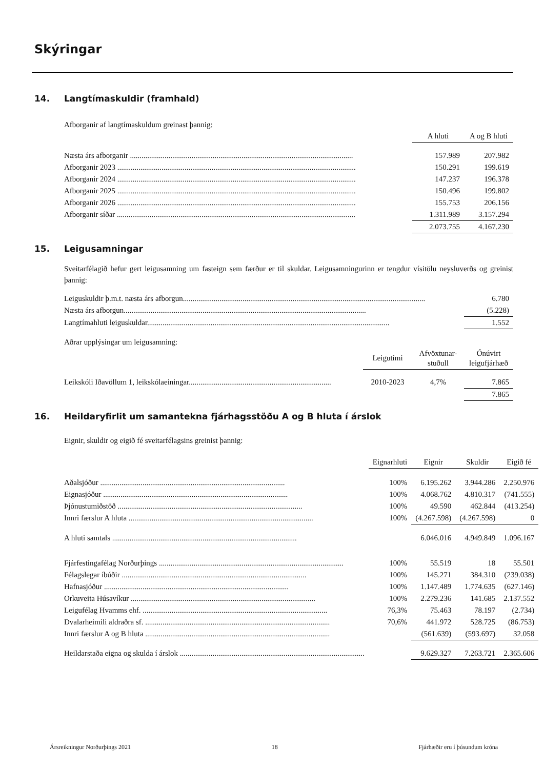Skýringar
14. Langtímaskuldir (framhald)
Afborganir af langtímaskuldum greinast þannig:
| | A hluti | A og B hluti |
| --- | --- | --- |
| Næsta árs afborganir .................................................................................................................... | 157.989 | 207.982 |
| Afborganir 2023 ............................................................................................................................ | 150.291 | 199.619 |
| Afborganir 2024 ............................................................................................................................ | 147.237 | 196.378 |
| Afborganir 2025 ............................................................................................................................ | 150.496 | 199.802 |
| Afborganir 2026 ............................................................................................................................ | 155.753 | 206.156 |
| Afborganir síðar ............................................................................................................................ | 1.311.989 | 3.157.294 |
| | 2.073.755 | 4.167.230 |
15. Leigusamningar
Sveitarfélagið hefur gert leigusamning um fasteign sem færður er til skuldar. Leigusamningurinn er tengdur vísitölu neysluverðs og greinist þannig:
| Leiguskuldir þ.m.t. næsta árs afborgun.............................................................................................................................. | 6.780 |
| Næsta árs afborgun.............................................................................................................................. | (5.228) |
| Langtímahluti leiguskuldar.............................................................................................................................. | 1.552 |
Aðrar upplýsingar um leigusamning:
| | Leigutími | Afvöxtunar- stuðull | Ónúvirt leigufjárhæð |
| --- | --- | --- | --- |
| Leikskóli Iðavöllum 1, leikskólaeiningar.......................................................................... | 2010-2023 | 4,7% | 7.865 |
| | | | 7.865 |
16. Heildaryfirlit um samantekna fjárhagsstöðu A og B hluta í árslok
Eignir, skuldir og eigið fé sveitarfélagsins greinist þannig:
| | Eignarhluti | Eignir | Skuldir | Eigið fé |
| --- | --- | --- | --- | --- |
| Aðalsjóður ................................................................................................ | 100% | 6.195.262 | 3.944.286 | 2.250.976 |
| Eignasjóður ................................................................................................ | 100% | 4.068.762 | 4.810.317 | (741.555) |
| Þjónustumiðstöð ................................................................................................ | 100% | 49.590 | 462.844 | (413.254) |
| Innri færslur A hluta ................................................................................................ | 100% | (4.267.598) | (4.267.598) | 0 |
| A hluti samtals ................................................................................................ | | 6.046.016 | 4.949.849 | 1.096.167 |
| Fjárfestingafélag Norðurþings ................................................................................................ | 100% | 55.519 | 18 | 55.501 |
| Félagslegar íbúðir ................................................................................................ | 100% | 145.271 | 384.310 | (239.038) |
| Hafnasjóður ................................................................................................ | 100% | 1.147.489 | 1.774.635 | (627.146) |
| Orkuveita Húsavíkur ................................................................................................ | 100% | 2.279.236 | 141.685 | 2.137.552 |
| Leigufélag Hvamms ehf. ................................................................................................ | 76,3% | 75.463 | 78.197 | (2.734) |
| Dvalarheimili aldraðra sf. ................................................................................................ | 70,6% | 441.972 | 528.725 | (86.753) |
| Innri færslur A og B hluta ................................................................................................ | | (561.639) | (593.697) | 32.058 |
| Heildarstaða eigna og skulda í árslok ................................................................................................ | | 9.629.327 | 7.263.721 | 2.365.606 |
Ársreikningur Norðurþings 2021 18 Fjárhæðir eru í þúsundum króna